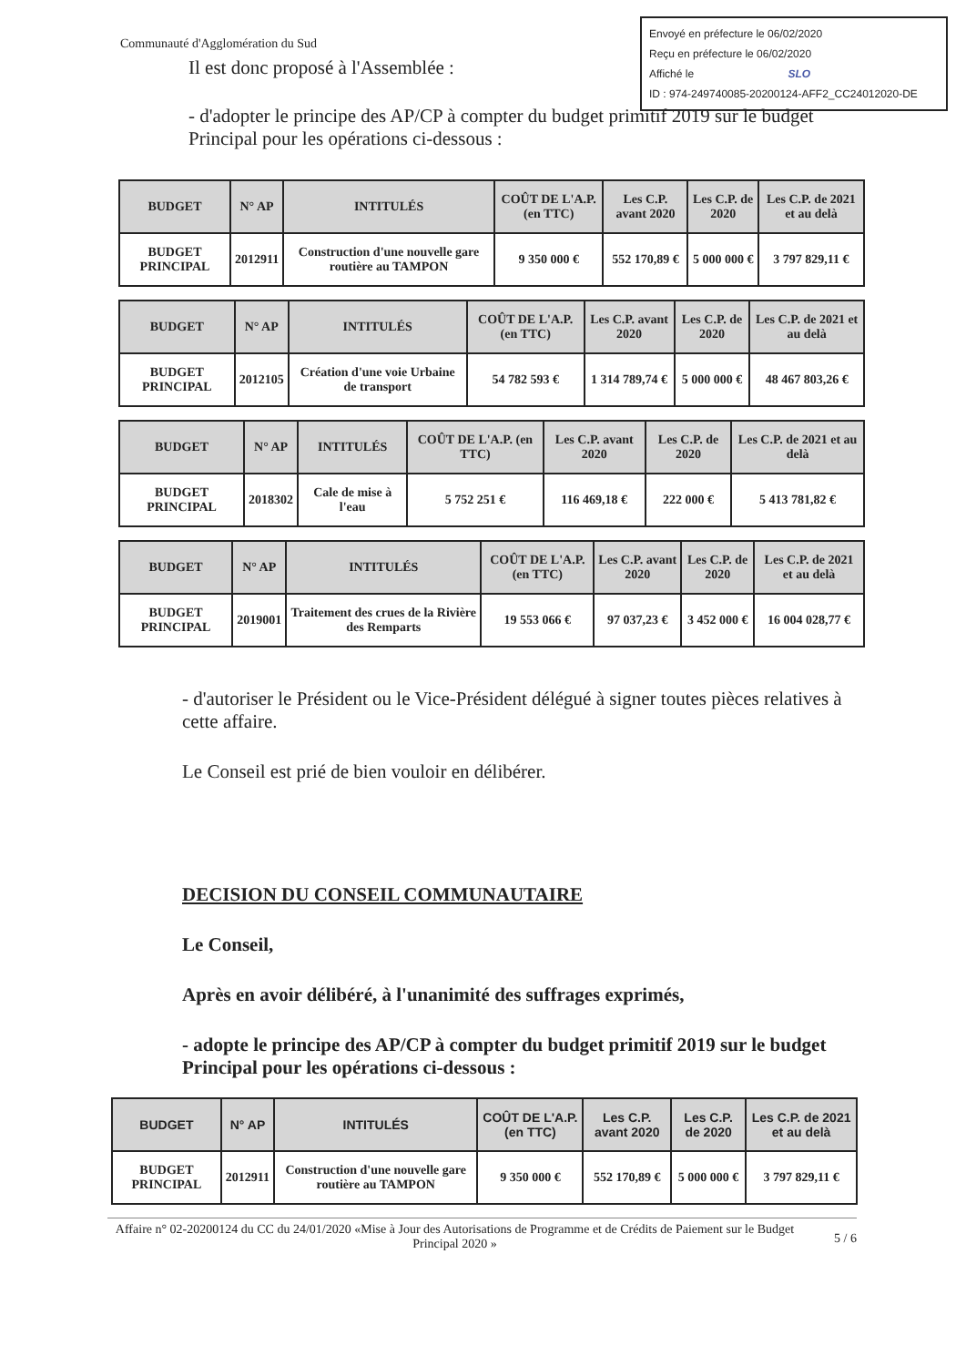Communauté d'Agglomération du Sud
Envoyé en préfecture le 06/02/2020
Reçu en préfecture le 06/02/2020
Affiché le SLO
ID : 974-249740085-20200124-AFF2_CC24012020-DE
Il est donc proposé à l'Assemblée :
- d'adopter le principe des AP/CP à compter du budget primitif 2019 sur le budget Principal pour les opérations ci-dessous :
| BUDGET | N° AP | INTITULÉS | COÛT DE L'A.P. (en TTC) | Les C.P. avant 2020 | Les C.P. de 2020 | Les C.P. de 2021 et au delà |
| --- | --- | --- | --- | --- | --- | --- |
| BUDGET PRINCIPAL | 2012911 | Construction d'une nouvelle gare routière au TAMPON | 9 350 000 € | 552 170,89 € | 5 000 000 € | 3 797 829,11 € |
| BUDGET | N° AP | INTITULÉS | COÛT DE L'A.P. (en TTC) | Les C.P. avant 2020 | Les C.P. de 2020 | Les C.P. de 2021 et au delà |
| --- | --- | --- | --- | --- | --- | --- |
| BUDGET PRINCIPAL | 2012105 | Création d'une voie Urbaine de transport | 54 782 593 € | 1 314 789,74 € | 5 000 000 € | 48 467 803,26 € |
| BUDGET | N° AP | INTITULÉS | COÛT DE L'A.P. (en TTC) | Les C.P. avant 2020 | Les C.P. de 2020 | Les C.P. de 2021 et au delà |
| --- | --- | --- | --- | --- | --- | --- |
| BUDGET PRINCIPAL | 2018302 | Cale de mise à l'eau | 5 752 251 € | 116 469,18 € | 222 000 € | 5 413 781,82 € |
| BUDGET | N° AP | INTITULÉS | COÛT DE L'A.P. (en TTC) | Les C.P. avant 2020 | Les C.P. de 2020 | Les C.P. de 2021 et au delà |
| --- | --- | --- | --- | --- | --- | --- |
| BUDGET PRINCIPAL | 2019001 | Traitement des crues de la Rivière des Remparts | 19 553 066 € | 97 037,23 € | 3 452 000 € | 16 004 028,77 € |
- d'autoriser le Président ou le Vice-Président délégué à signer toutes pièces relatives à cette affaire.
Le Conseil est prié de bien vouloir en délibérer.
DECISION DU CONSEIL COMMUNAUTAIRE
Le Conseil,
Après en avoir délibéré, à l'unanimité des suffrages exprimés,
- adopte le principe des AP/CP à compter du budget primitif 2019 sur le budget Principal pour les opérations ci-dessous :
| BUDGET | N° AP | INTITULÉS | COÛT DE L'A.P. (en TTC) | Les C.P. avant 2020 | Les C.P. de 2020 | Les C.P. de 2021 et au delà |
| --- | --- | --- | --- | --- | --- | --- |
| BUDGET PRINCIPAL | 2012911 | Construction d'une nouvelle gare routière au TAMPON | 9 350 000 € | 552 170,89 € | 5 000 000 € | 3 797 829,11 € |
Affaire n° 02-20200124 du CC du 24/01/2020 «Mise à Jour des Autorisations de Programme et de Crédits de Paiement sur le Budget Principal 2020 »
5 / 6